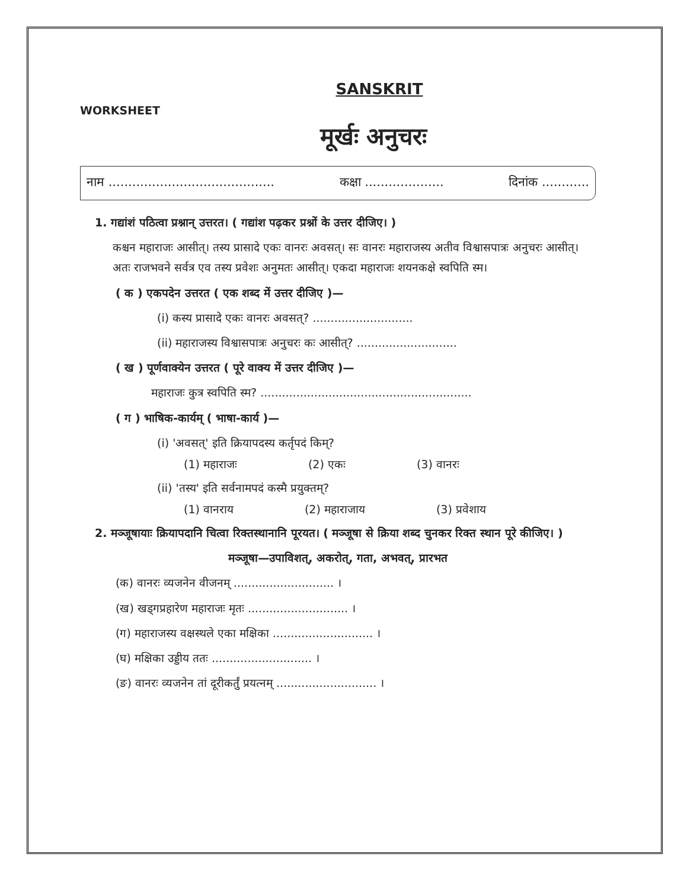SANSKRIT
WORKSHEET
मूर्खः अनुचरः
नाम .......................................... कक्षा .................... दिनांक ............
1. गद्यांशं पठित्वा प्रश्नान् उत्तरत। ( गद्यांश पढ़कर प्रश्नों के उत्तर दीजिए। )
कश्चन महाराजः आसीत्। तस्य प्रासादे एकः वानरः अवसत्। सः वानरः महाराजस्य अतीव विश्वासपात्रः अनुचरः आसीत्। अतः राजभवने सर्वत्र एव तस्य प्रवेशः अनुमतः आसीत्। एकदा महाराजः शयनकक्षे स्वपिति स्म।
( क ) एकपदेन उत्तरत ( एक शब्द में उत्तर दीजिए )—
(i) कस्य प्रासादे एकः वानरः अवसत्? ............................
(ii) महाराजस्य विश्वासपात्रः अनुचरः कः आसीत्? ............................
( ख ) पूर्णवाक्येन उत्तरत ( पूरे वाक्य में उत्तर दीजिए )—
महाराजः कुत्र स्वपिति स्म? ...........................................................
( ग ) भाषिक-कार्यम् ( भाषा-कार्य )—
(i) 'अवसत्' इति क्रियापदस्य कर्तृपदं किम्?
(1) महाराजः (2) एकः (3) वानरः
(ii) 'तस्य' इति सर्वनामपदं कस्मै प्रयुक्तम्?
(1) वानराय (2) महाराजाय (3) प्रवेशाय
2. मञ्जूषायाः क्रियापदानि चित्वा रिक्तस्थानानि पूरयत। ( मञ्जूषा से क्रिया शब्द चुनकर रिक्त स्थान पूरे कीजिए। )
मञ्जूषा—उपाविशत्, अकरोत्, गता, अभवत्, प्रारभत
(क) वानरः व्यजनेन वीजनम् ............................ ।
(ख) खड्गप्रहारेण महाराजः मृतः ............................ ।
(ग) महाराजस्य वक्षस्थले एका मक्षिका ............................ ।
(घ) मक्षिका उड्डीय ततः ............................ ।
(ङ) वानरः व्यजनेन तां दूरीकर्तुं प्रयत्नम् ............................ ।